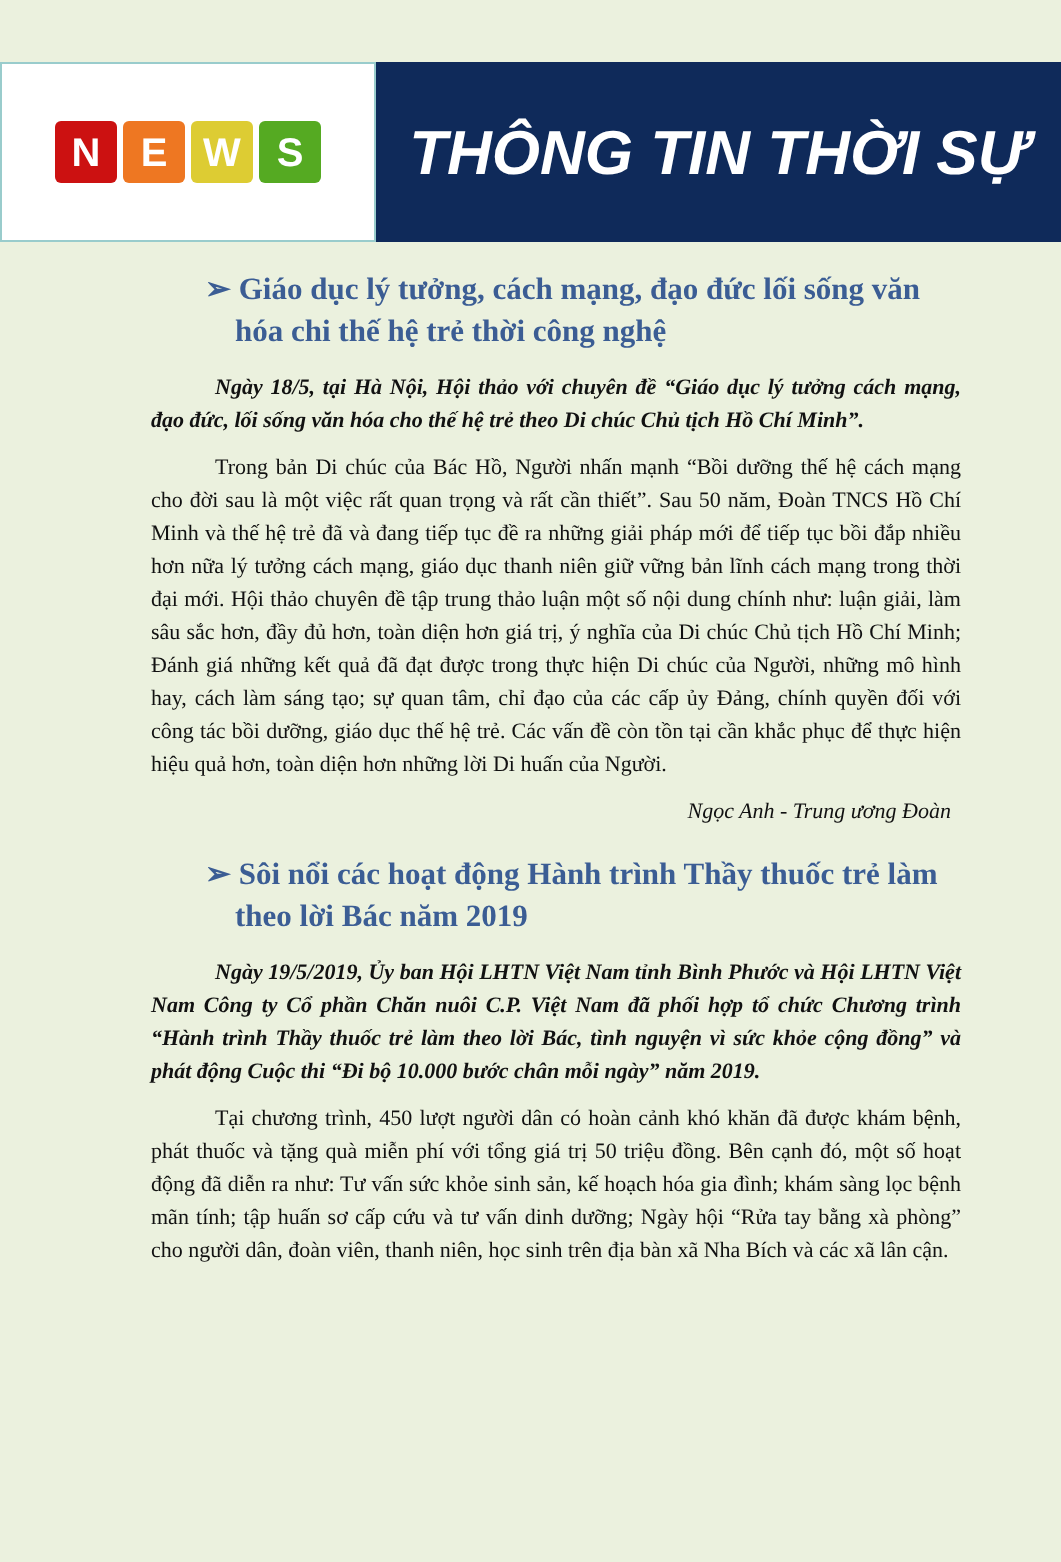NEWS
THÔNG TIN THỜI SỰ
➢ Giáo dục lý tưởng, cách mạng, đạo đức lối sống văn hóa chi thế hệ trẻ thời công nghệ
Ngày 18/5, tại Hà Nội, Hội thảo với chuyên đề “Giáo dục lý tưởng cách mạng, đạo đức, lối sống văn hóa cho thế hệ trẻ theo Di chúc Chủ tịch Hồ Chí Minh”.
Trong bản Di chúc của Bác Hồ, Người nhấn mạnh “Bồi dưỡng thế hệ cách mạng cho đời sau là một việc rất quan trọng và rất cần thiết”. Sau 50 năm, Đoàn TNCS Hồ Chí Minh và thế hệ trẻ đã và đang tiếp tục đề ra những giải pháp mới để tiếp tục bồi đắp nhiều hơn nữa lý tưởng cách mạng, giáo dục thanh niên giữ vững bản lĩnh cách mạng trong thời đại mới. Hội thảo chuyên đề tập trung thảo luận một số nội dung chính như: luận giải, làm sâu sắc hơn, đầy đủ hơn, toàn diện hơn giá trị, ý nghĩa của Di chúc Chủ tịch Hồ Chí Minh; Đánh giá những kết quả đã đạt được trong thực hiện Di chúc của Người, những mô hình hay, cách làm sáng tạo; sự quan tâm, chỉ đạo của các cấp ủy Đảng, chính quyền đối với công tác bồi dưỡng, giáo dục thế hệ trẻ. Các vấn đề còn tồn tại cần khắc phục để thực hiện hiệu quả hơn, toàn diện hơn những lời Di huấn của Người.
Ngọc Anh - Trung ương Đoàn
➢ Sôi nổi các hoạt động Hành trình Thầy thuốc trẻ làm theo lời Bác năm 2019
Ngày 19/5/2019, Ủy ban Hội LHTN Việt Nam tỉnh Bình Phước và Hội LHTN Việt Nam Công ty Cổ phần Chăn nuôi C.P. Việt Nam đã phối hợp tổ chức Chương trình “Hành trình Thầy thuốc trẻ làm theo lời Bác, tình nguyện vì sức khỏe cộng đồng” và phát động Cuộc thi “Đi bộ 10.000 bước chân mỗi ngày” năm 2019.
Tại chương trình, 450 lượt người dân có hoàn cảnh khó khăn đã được khám bệnh, phát thuốc và tặng quà miễn phí với tổng giá trị 50 triệu đồng. Bên cạnh đó, một số hoạt động đã diễn ra như: Tư vấn sức khỏe sinh sản, kế hoạch hóa gia đình; khám sàng lọc bệnh mãn tính; tập huấn sơ cấp cứu và tư vấn dinh dưỡng; Ngày hội “Rửa tay bằng xà phòng” cho người dân, đoàn viên, thanh niên, học sinh trên địa bàn xã Nha Bích và các xã lân cận.